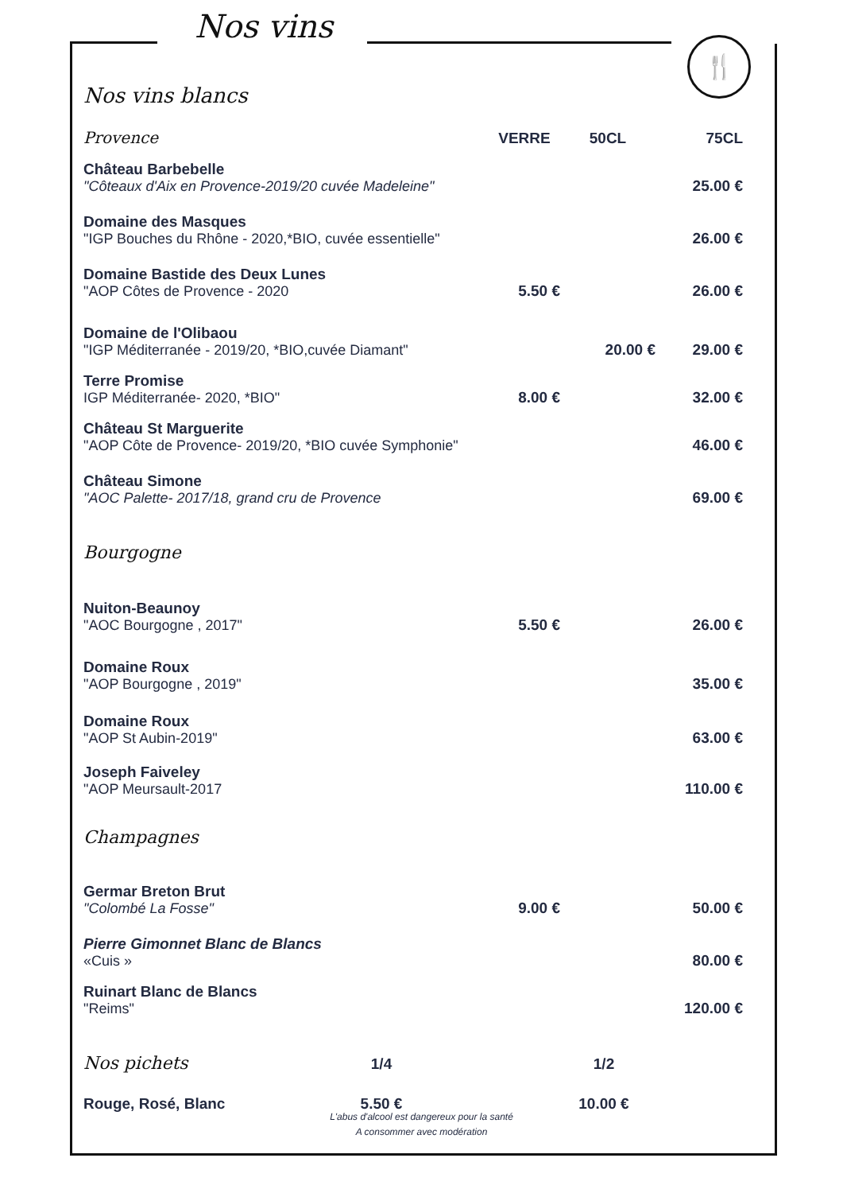Nos vins
🍴
Nos vins blancs
| Provence | VERRE | 50CL | 75CL |
| Château Barbebelle "Côteaux d'Aix en Provence-2019/20 cuvée Madeleine" | | | 25.00 € |
| Domaine des Masques "IGP Bouches du Rhône - 2020,*BIO, cuvée essentielle" | | | 26.00 € |
| Domaine Bastide des Deux Lunes "AOP Côtes de Provence - 2020 | 5.50 € | | 26.00 € |
| Domaine de l'Olibaou "IGP Méditerranée - 2019/20, *BIO,cuvée Diamant" | | 20.00 € | 29.00 € |
| Terre Promise IGP Méditerranée- 2020, *BIO" | 8.00 € | | 32.00 € |
| Château St Marguerite "AOP Côte de Provence- 2019/20, *BIO cuvée Symphonie" | | | 46.00 € |
| Château Simone "AOC Palette- 2017/18, grand cru de Provence | | | 69.00 € |
| Bourgogne | | | |
| Nuiton-Beaunoy "AOC Bourgogne , 2017" | 5.50 € | | 26.00 € |
| Domaine Roux "AOP Bourgogne , 2019" | | | 35.00 € |
| Domaine Roux "AOP St Aubin-2019" | | | 63.00 € |
| Joseph Faiveley "AOP Meursault-2017 | | | 110.00 € |
| Champagnes | | | |
| Germar Breton Brut "Colombé La Fosse" | 9.00 € | | 50.00 € |
| Pierre Gimonnet Blanc de Blancs «Cuis » | | | 80.00 € |
| Ruinart Blanc de Blancs "Reims" | | | 120.00 € |
| Nos pichets | 1/4 | | 1/2 | |
| Rouge, Rosé, Blanc | 5.50 € | | 10.00 € | |
L'abus d'alcool est dangereux pour la santé
A consommer avec modération